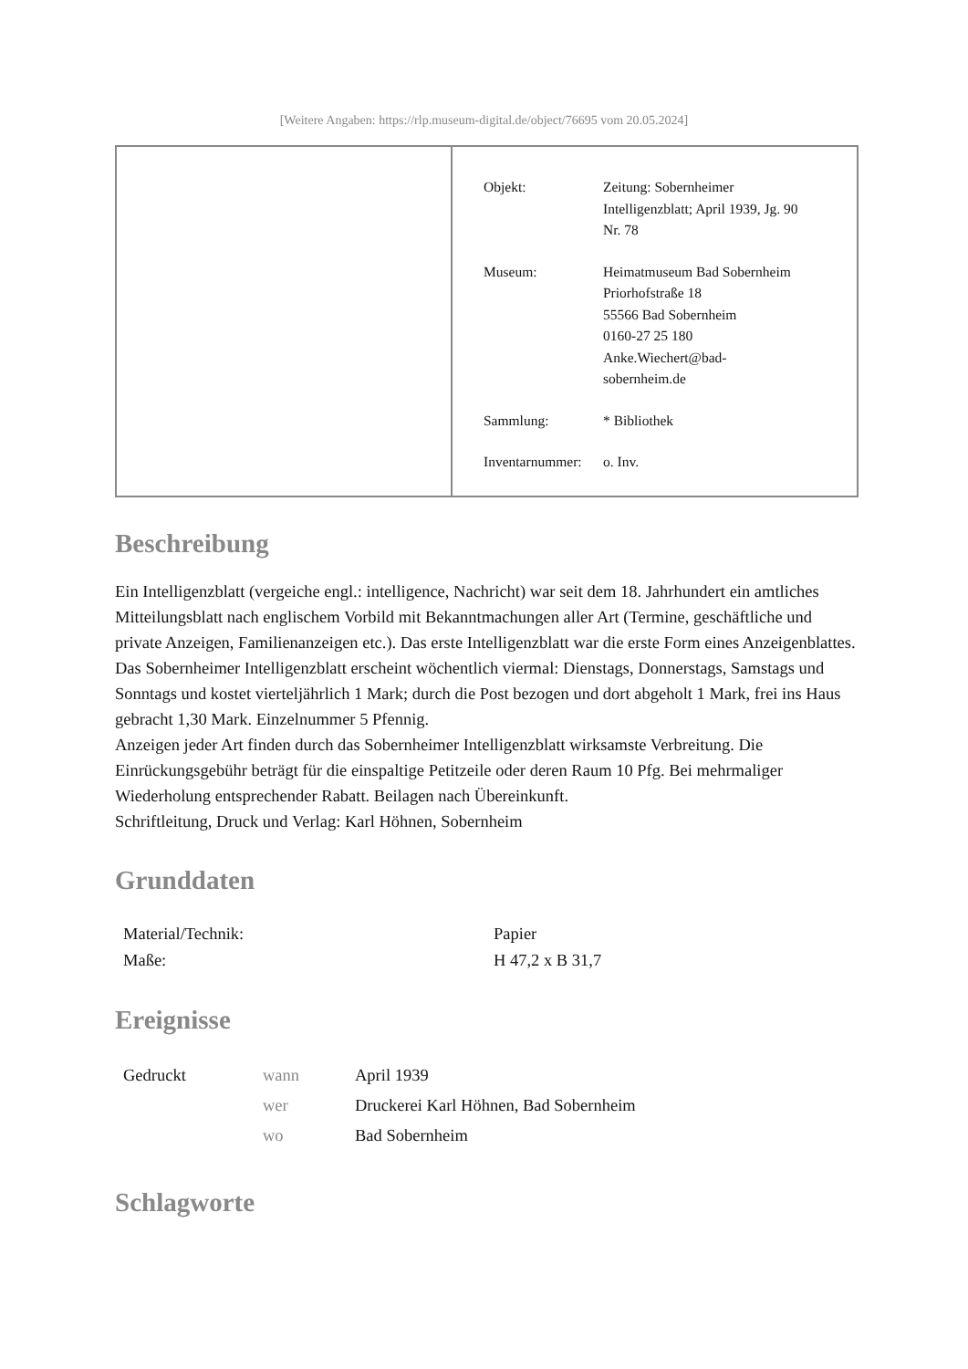[Weitere Angaben: https://rlp.museum-digital.de/object/76695 vom 20.05.2024]
| Objekt: | Zeitung: Sobernheimer Intelligenzblatt; April 1939, Jg. 90 Nr. 78 |
| Museum: | Heimatmuseum Bad Sobernheim Priorhofstraße 18 55566 Bad Sobernheim 0160-27 25 180 Anke.Wiechert@bad- sobernheim.de |
| Sammlung: | * Bibliothek |
| Inventarnummer: | o. Inv. |
Beschreibung
Ein Intelligenzblatt (vergeiche engl.: intelligence, Nachricht) war seit dem 18. Jahrhundert ein amtliches Mitteilungsblatt nach englischem Vorbild mit Bekanntmachungen aller Art (Termine, geschäftliche und private Anzeigen, Familienanzeigen etc.). Das erste Intelligenzblatt war die erste Form eines Anzeigenblattes.
Das Sobernheimer Intelligenzblatt erscheint wöchentlich viermal: Dienstags, Donnerstags, Samstags und Sonntags und kostet vierteljährlich 1 Mark; durch die Post bezogen und dort abgeholt 1 Mark, frei ins Haus gebracht 1,30 Mark. Einzelnummer 5 Pfennig.
Anzeigen jeder Art finden durch das Sobernheimer Intelligenzblatt wirksamste Verbreitung. Die Einrückungsgebühr beträgt für die einspaltige Petitzeile oder deren Raum 10 Pfg. Bei mehrmaliger Wiederholung entsprechender Rabatt. Beilagen nach Übereinkunft.
Schriftleitung, Druck und Verlag: Karl Höhnen, Sobernheim
Grunddaten
| Material/Technik: | Papier |
| Maße: | H 47,2 x B 31,7 |
Ereignisse
| Gedruckt | wann | April 1939 |
| | wer | Druckerei Karl Höhnen, Bad Sobernheim |
| | wo | Bad Sobernheim |
Schlagworte